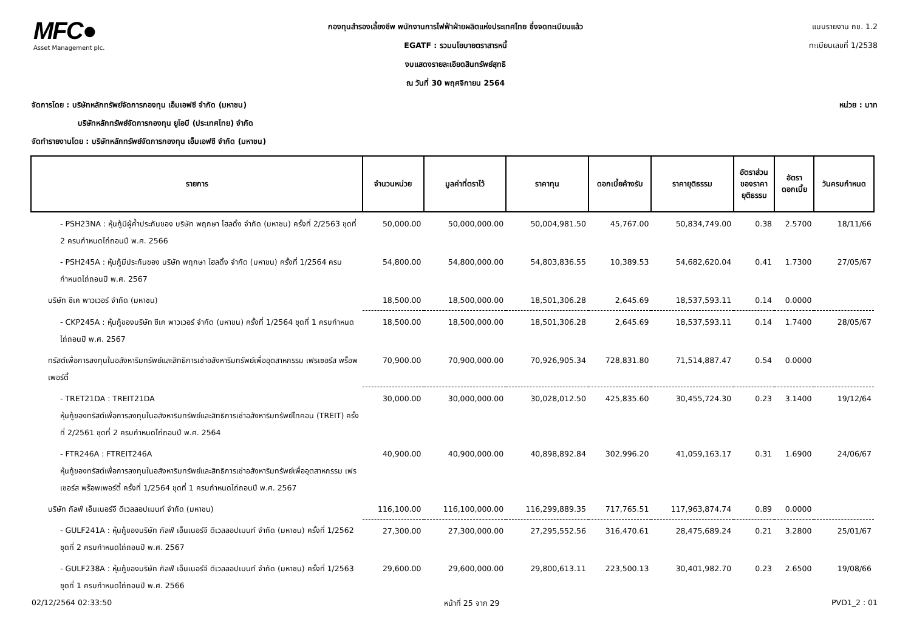MFC●
Asset Management plc.
กองทุนสำรองเลี้ยงชีพ พนักงานการไฟฟ้าฝ่ายผลิตแห่งประเทศไทย ซึ่งจดทะเบียนแล้ว
EGATF : รวมนโยบายตราสารหนี้
งบแสดงรายละเอียดสินทรัพย์สุทธิ
ณ วันที่ 30 พฤศจิกายน 2564
แบบรายงาน กช. 1.2
ทะเบียนเลขที่ 1/2538
จัดการโดย : บริษัทหลักทรัพย์จัดการกองทุน เอ็มเอฟซี จำกัด (มหาชน) หน่วย : บาท
บริษัทหลักทรัพย์จัดการกองทุน ยูโอบี (ประเทศไทย) จำกัด
จัดทำรายงานโดย : บริษัทหลักทรัพย์จัดการกองทุน เอ็มเอฟซี จำกัด (มหาชน)
| รายการ | จำนวนหน่วย | มูลค่าที่ตราไว้ | ราคาทุน | ดอกเบี้ยค้างรับ | ราคายุติธรรม | อัตราส่วน ของราคา ยุติธรรม | อัตรา ดอกเบี้ย | วันครบกำหนด |
| --- | --- | --- | --- | --- | --- | --- | --- | --- |
| - PSH23NA : หุ้นกู้มีผู้ค้ำประกันของ บริษัท พฤกษา โฮลดิ้ง จำกัด (มหาชน) ครั้งที่ 2/2563 ชุดที่ 2 ครบกำหนดไถ่ถอนปี พ.ศ. 2566 | 50,000.00 | 50,000,000.00 | 50,004,981.50 | 45,767.00 | 50,834,749.00 | 0.38 | 2.5700 | 18/11/66 |
| - PSH245A : หุ้นกู้มีประกันของ บริษัท พฤกษา โฮลดิ้ง จำกัด (มหาชน) ครั้งที่ 1/2564 ครบกำหนดไถ่ถอนปี พ.ศ. 2567 | 54,800.00 | 54,800,000.00 | 54,803,836.55 | 10,389.53 | 54,682,620.04 | 0.41 | 1.7300 | 27/05/67 |
| บริษัท ซีเค พาวเวอร์ จำกัด (มหาชน) | 18,500.00 | 18,500,000.00 | 18,501,306.28 | 2,645.69 | 18,537,593.11 | 0.14 | 0.0000 | |
| - CKP245A : หุ้นกู้ของบริษัท ซีเค พาวเวอร์ จำกัด (มหาชน) ครั้งที่ 1/2564 ชุดที่ 1 ครบกำหนดไถ่ถอนปี พ.ศ. 2567 | 18,500.00 | 18,500,000.00 | 18,501,306.28 | 2,645.69 | 18,537,593.11 | 0.14 | 1.7400 | 28/05/67 |
| ทรัสต์เพื่อการลงทุนในอสังหาริมทรัพย์และสิทธิการเช่าอสังหาริมทรัพย์เพื่ออุตสาหกรรม เฟรเซอร์ส พร็อพเพอร์ตี้ | 70,900.00 | 70,900,000.00 | 70,926,905.34 | 728,831.80 | 71,514,887.47 | 0.54 | 0.0000 | |
| - TRET21DA : TREIT21DA หุ้นกู้ของทรัสต์เพื่อการลงทุนในอสังหาริมทรัพย์และสิทธิการเช่าอสังหาริมทรัพย์ไทคอน (TREIT) ครั้งที่ 2/2561 ชุดที่ 2 ครบกำหนดไถ่ถอนปี พ.ศ. 2564 | 30,000.00 | 30,000,000.00 | 30,028,012.50 | 425,835.60 | 30,455,724.30 | 0.23 | 3.1400 | 19/12/64 |
| - FTR246A : FTREIT246A หุ้นกู้ของทรัสต์เพื่อการลงทุนในอสังหาริมทรัพย์และสิทธิการเช่าอสังหาริมทรัพย์เพื่ออุตสาหกรรม เฟรเซอร์ส พร็อพเพอร์ตี้ ครั้งที่ 1/2564 ชุดที่ 1 ครบกำหนดไถ่ถอนปี พ.ศ. 2567 | 40,900.00 | 40,900,000.00 | 40,898,892.84 | 302,996.20 | 41,059,163.17 | 0.31 | 1.6900 | 24/06/67 |
| บริษัท กัลฟ์ เอ็นเนอร์จี ดีเวลลอปเมนท์ จำกัด (มหาชน) | 116,100.00 | 116,100,000.00 | 116,299,889.35 | 717,765.51 | 117,963,874.74 | 0.89 | 0.0000 | |
| - GULF241A : หุ้นกู้ของบริษัท กัลฟ์ เอ็นเนอร์จี ดีเวลลอปเมนท์ จำกัด (มหาชน) ครั้งที่ 1/2562 ชุดที่ 2 ครบกำหนดไถ่ถอนปี พ.ศ. 2567 | 27,300.00 | 27,300,000.00 | 27,295,552.56 | 316,470.61 | 28,475,689.24 | 0.21 | 3.2800 | 25/01/67 |
| - GULF238A : หุ้นกู้ของบริษัท กัลฟ์ เอ็นเนอร์จี ดีเวลลอปเมนท์ จำกัด (มหาชน) ครั้งที่ 1/2563 ชุดที่ 1 ครบกำหนดไถ่ถอนปี พ.ศ. 2566 | 29,600.00 | 29,600,000.00 | 29,800,613.11 | 223,500.13 | 30,401,982.70 | 0.23 | 2.6500 | 19/08/66 |
02/12/2564 02:33:50 หน้าที่ 25 จาก 29 PVD1_2 : 01